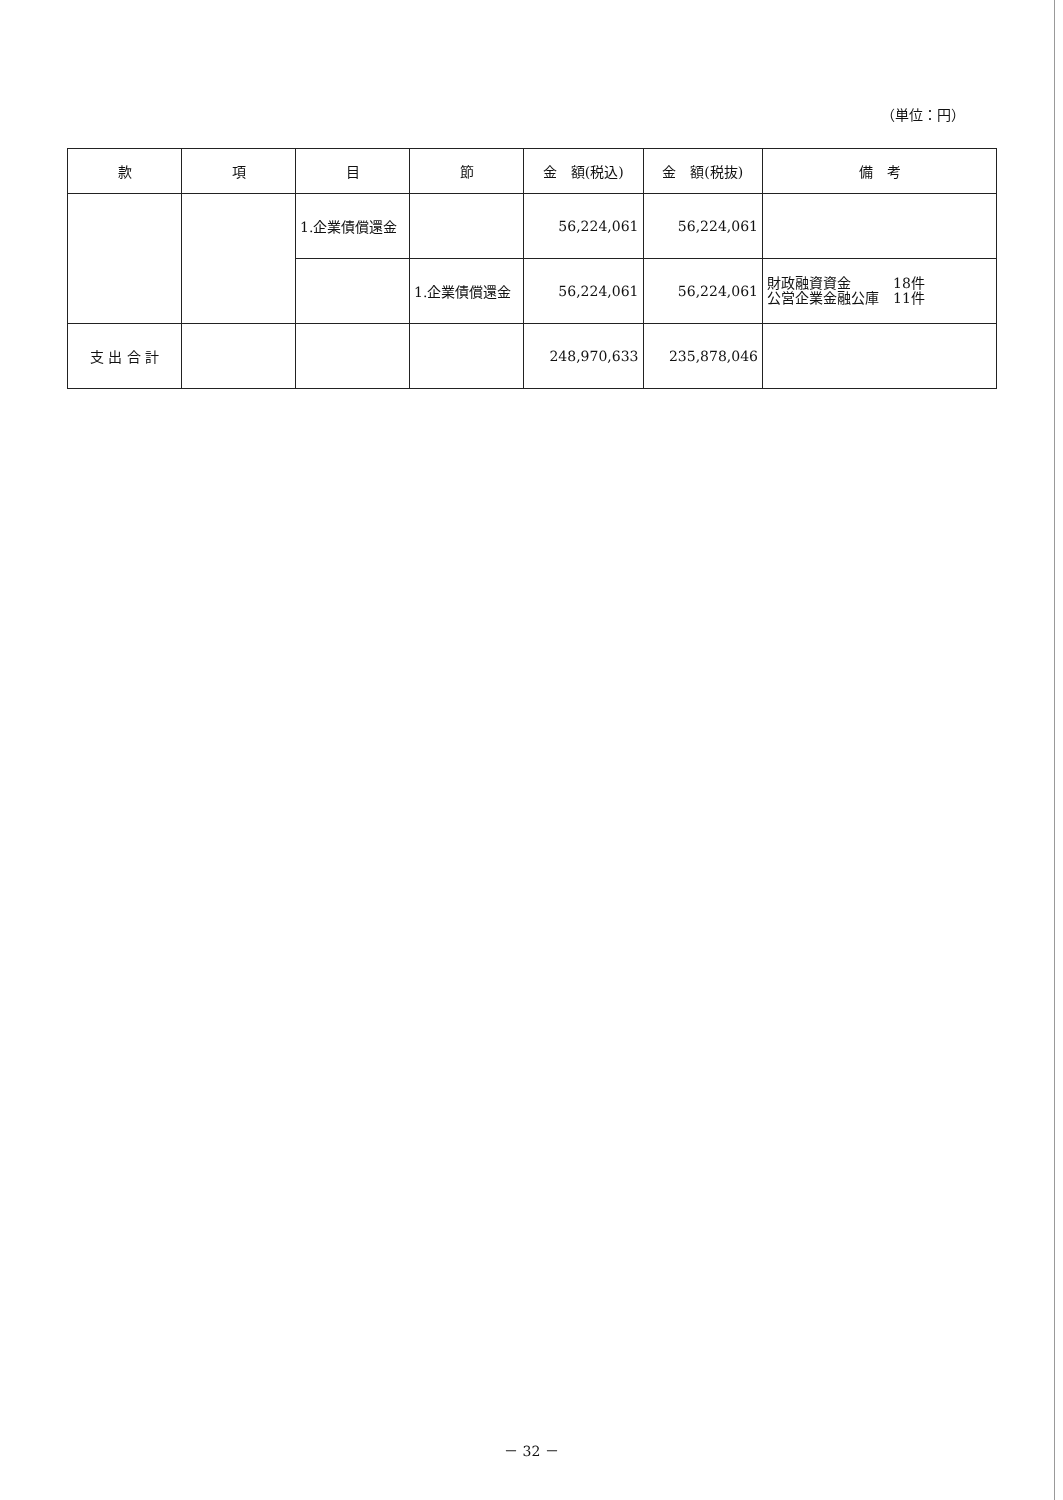（単位：円）
| 款 | 項 | 目 | 節 | 金 額(税込) | 金 額(税抜) | 備 考 |
| --- | --- | --- | --- | --- | --- | --- |
| | | 1.企業債償還金 | | 56,224,061 | 56,224,061 | |
| | | | 1.企業債償還金 | 56,224,061 | 56,224,061 | 財政融資資金 18件 公営企業金融公庫 11件 |
| 支 出 合 計 | | | | 248,970,633 | 235,878,046 | |
－ 32 －